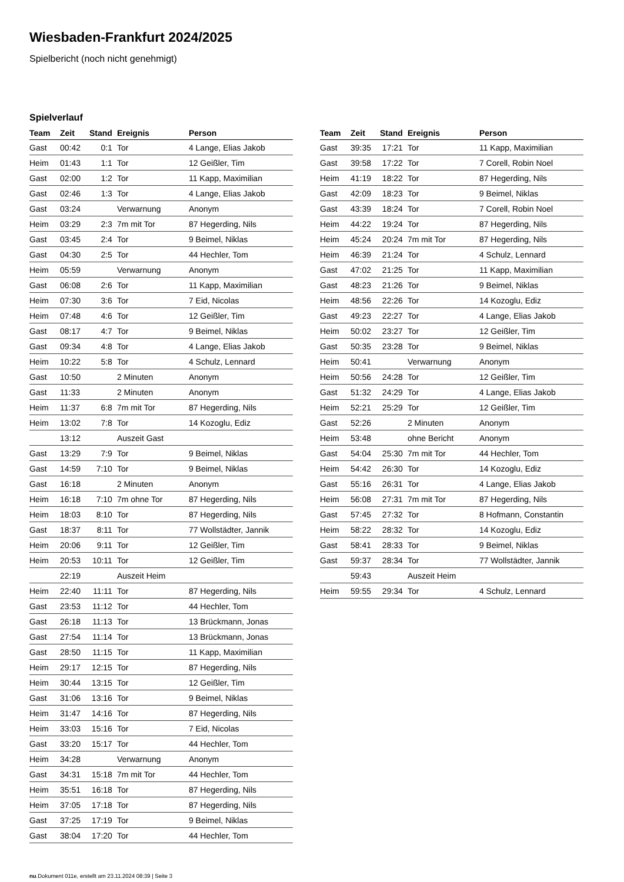Wiesbaden-Frankfurt 2024/2025
Spielbericht (noch nicht genehmigt)
Spielverlauf
| Team | Zeit | Stand | Ereignis | Person |
| --- | --- | --- | --- | --- |
| Gast | 00:42 | 0:1 | Tor | 4 Lange, Elias Jakob |
| Heim | 01:43 | 1:1 | Tor | 12 Geißler, Tim |
| Gast | 02:00 | 1:2 | Tor | 11 Kapp, Maximilian |
| Gast | 02:46 | 1:3 | Tor | 4 Lange, Elias Jakob |
| Gast | 03:24 | | Verwarnung | Anonym |
| Heim | 03:29 | 2:3 | 7m mit Tor | 87 Hegerding, Nils |
| Gast | 03:45 | 2:4 | Tor | 9 Beimel, Niklas |
| Gast | 04:30 | 2:5 | Tor | 44 Hechler, Tom |
| Heim | 05:59 | | Verwarnung | Anonym |
| Gast | 06:08 | 2:6 | Tor | 11 Kapp, Maximilian |
| Heim | 07:30 | 3:6 | Tor | 7 Eid, Nicolas |
| Heim | 07:48 | 4:6 | Tor | 12 Geißler, Tim |
| Gast | 08:17 | 4:7 | Tor | 9 Beimel, Niklas |
| Gast | 09:34 | 4:8 | Tor | 4 Lange, Elias Jakob |
| Heim | 10:22 | 5:8 | Tor | 4 Schulz, Lennard |
| Gast | 10:50 | | 2 Minuten | Anonym |
| Gast | 11:33 | | 2 Minuten | Anonym |
| Heim | 11:37 | 6:8 | 7m mit Tor | 87 Hegerding, Nils |
| Heim | 13:02 | 7:8 | Tor | 14 Kozoglu, Ediz |
| | 13:12 | | Auszeit Gast | |
| Gast | 13:29 | 7:9 | Tor | 9 Beimel, Niklas |
| Gast | 14:59 | 7:10 | Tor | 9 Beimel, Niklas |
| Gast | 16:18 | | 2 Minuten | Anonym |
| Heim | 16:18 | 7:10 | 7m ohne Tor | 87 Hegerding, Nils |
| Heim | 18:03 | 8:10 | Tor | 87 Hegerding, Nils |
| Gast | 18:37 | 8:11 | Tor | 77 Wollstädter, Jannik |
| Heim | 20:06 | 9:11 | Tor | 12 Geißler, Tim |
| Heim | 20:53 | 10:11 | Tor | 12 Geißler, Tim |
| | 22:19 | | Auszeit Heim | |
| Heim | 22:40 | 11:11 | Tor | 87 Hegerding, Nils |
| Gast | 23:53 | 11:12 | Tor | 44 Hechler, Tom |
| Gast | 26:18 | 11:13 | Tor | 13 Brückmann, Jonas |
| Gast | 27:54 | 11:14 | Tor | 13 Brückmann, Jonas |
| Gast | 28:50 | 11:15 | Tor | 11 Kapp, Maximilian |
| Heim | 29:17 | 12:15 | Tor | 87 Hegerding, Nils |
| Heim | 30:44 | 13:15 | Tor | 12 Geißler, Tim |
| Gast | 31:06 | 13:16 | Tor | 9 Beimel, Niklas |
| Heim | 31:47 | 14:16 | Tor | 87 Hegerding, Nils |
| Heim | 33:03 | 15:16 | Tor | 7 Eid, Nicolas |
| Gast | 33:20 | 15:17 | Tor | 44 Hechler, Tom |
| Heim | 34:28 | | Verwarnung | Anonym |
| Gast | 34:31 | 15:18 | 7m mit Tor | 44 Hechler, Tom |
| Heim | 35:51 | 16:18 | Tor | 87 Hegerding, Nils |
| Heim | 37:05 | 17:18 | Tor | 87 Hegerding, Nils |
| Gast | 37:25 | 17:19 | Tor | 9 Beimel, Niklas |
| Gast | 38:04 | 17:20 | Tor | 44 Hechler, Tom |
| Team | Zeit | Stand | Ereignis | Person |
| --- | --- | --- | --- | --- |
| Gast | 39:35 | 17:21 | Tor | 11 Kapp, Maximilian |
| Gast | 39:58 | 17:22 | Tor | 7 Corell, Robin Noel |
| Heim | 41:19 | 18:22 | Tor | 87 Hegerding, Nils |
| Gast | 42:09 | 18:23 | Tor | 9 Beimel, Niklas |
| Gast | 43:39 | 18:24 | Tor | 7 Corell, Robin Noel |
| Heim | 44:22 | 19:24 | Tor | 87 Hegerding, Nils |
| Heim | 45:24 | 20:24 | 7m mit Tor | 87 Hegerding, Nils |
| Heim | 46:39 | 21:24 | Tor | 4 Schulz, Lennard |
| Gast | 47:02 | 21:25 | Tor | 11 Kapp, Maximilian |
| Gast | 48:23 | 21:26 | Tor | 9 Beimel, Niklas |
| Heim | 48:56 | 22:26 | Tor | 14 Kozoglu, Ediz |
| Gast | 49:23 | 22:27 | Tor | 4 Lange, Elias Jakob |
| Heim | 50:02 | 23:27 | Tor | 12 Geißler, Tim |
| Gast | 50:35 | 23:28 | Tor | 9 Beimel, Niklas |
| Heim | 50:41 | | Verwarnung | Anonym |
| Heim | 50:56 | 24:28 | Tor | 12 Geißler, Tim |
| Gast | 51:32 | 24:29 | Tor | 4 Lange, Elias Jakob |
| Heim | 52:21 | 25:29 | Tor | 12 Geißler, Tim |
| Gast | 52:26 | | 2 Minuten | Anonym |
| Heim | 53:48 | | ohne Bericht | Anonym |
| Gast | 54:04 | 25:30 | 7m mit Tor | 44 Hechler, Tom |
| Heim | 54:42 | 26:30 | Tor | 14 Kozoglu, Ediz |
| Gast | 55:16 | 26:31 | Tor | 4 Lange, Elias Jakob |
| Heim | 56:08 | 27:31 | 7m mit Tor | 87 Hegerding, Nils |
| Gast | 57:45 | 27:32 | Tor | 8 Hofmann, Constantin |
| Heim | 58:22 | 28:32 | Tor | 14 Kozoglu, Ediz |
| Gast | 58:41 | 28:33 | Tor | 9 Beimel, Niklas |
| Gast | 59:37 | 28:34 | Tor | 77 Wollstädter, Jannik |
| | 59:43 | | Auszeit Heim | |
| Heim | 59:55 | 29:34 | Tor | 4 Schulz, Lennard |
nu.Dokument 011e, erstellt am 23.11.2024 08:39 | Seite 3